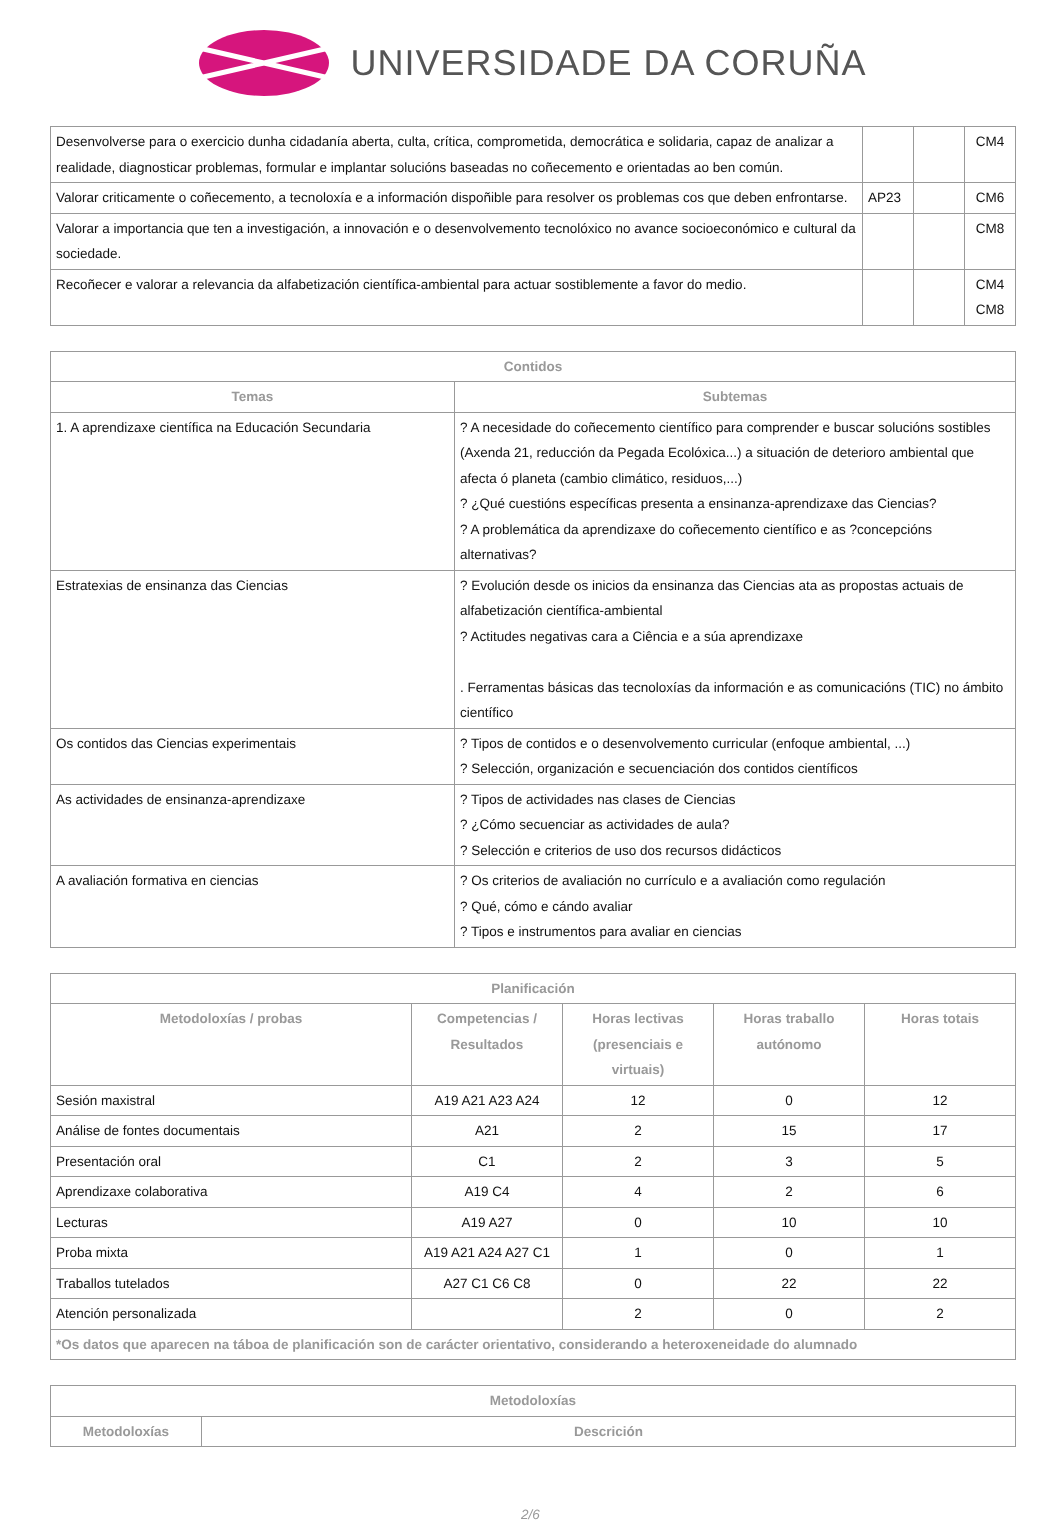UNIVERSIDADE DA CORUÑA
| Desenvolverse para o exercicio dunha cidadanía aberta, culta, crítica, comprometida, democrática e solidaria, capaz de analizar a realidade, diagnosticar problemas, formular e implantar solucións baseadas no coñecemento e orientadas ao ben común. | | | CM4 |
| Valorar criticamente o coñecemento, a tecnoloxía e a información dispoñible para resolver os problemas cos que deben enfrontarse. | AP23 | | CM6 |
| Valorar a importancia que ten a investigación, a innovación e o desenvolvemento tecnolóxico no avance socioeconómico e cultural da sociedade. | | | CM8 |
| Recoñecer e valorar a relevancia da alfabetización científica-ambiental para actuar sostiblemente a favor do medio. | | | CM4 CM8 |
| Contidos | |
| --- | --- |
| Temas | Subtemas |
| 1. A aprendizaxe científica na Educación Secundaria | ? A necesidade do coñecemento científico para comprender e buscar solucións sostibles (Axenda 21, reducción da Pegada Ecolóxica...) a situación de deterioro ambiental que afecta ó planeta (cambio climático, residuos,...) ? ¿Qué cuestións específicas presenta a ensinanza-aprendizaxe das Ciencias? ? A problemática da aprendizaxe do coñecemento científico e as ?concepcións alternativas? |
| Estratexias de ensinanza das Ciencias | ? Evolución desde os inicios da ensinanza das Ciencias ata as propostas actuais de alfabetización científica-ambiental ? Actitudes negativas cara a Ciência e a súa aprendizaxe . Ferramentas básicas das tecnoloxías da información e as comunicacións (TIC) no ámbito científico |
| Os contidos das Ciencias experimentais | ? Tipos de contidos e o desenvolvemento curricular (enfoque ambiental, ...) ? Selección, organización e secuenciación dos contidos científicos |
| As actividades de ensinanza-aprendizaxe | ? Tipos de actividades nas clases de Ciencias ? ¿Cómo secuenciar as actividades de aula? ? Selección e criterios de uso dos recursos didácticos |
| A avaliación formativa en ciencias | ? Os criterios de avaliación no currículo e a avaliación como regulación ? Qué, cómo e cándo avaliar ? Tipos e instrumentos para avaliar en ciencias |
| Planificación | | | | |
| --- | --- | --- | --- | --- |
| Metodoloxías / probas | Competencias / Resultados | Horas lectivas (presenciais e virtuais) | Horas traballo autónomo | Horas totais |
| Sesión maxistral | A19 A21 A23 A24 | 12 | 0 | 12 |
| Análise de fontes documentais | A21 | 2 | 15 | 17 |
| Presentación oral | C1 | 2 | 3 | 5 |
| Aprendizaxe colaborativa | A19 C4 | 4 | 2 | 6 |
| Lecturas | A19 A27 | 0 | 10 | 10 |
| Proba mixta | A19 A21 A24 A27 C1 | 1 | 0 | 1 |
| Traballos tutelados | A27 C1 C6 C8 | 0 | 22 | 22 |
| Atención personalizada | | 2 | 0 | 2 |
| *Os datos que aparecen na táboa de planificación son de carácter orientativo, considerando a heteroxeneidade do alumnado | | | | |
| Metodoloxías | |
| --- | --- |
| Metodoloxías | Descrición |
2/6